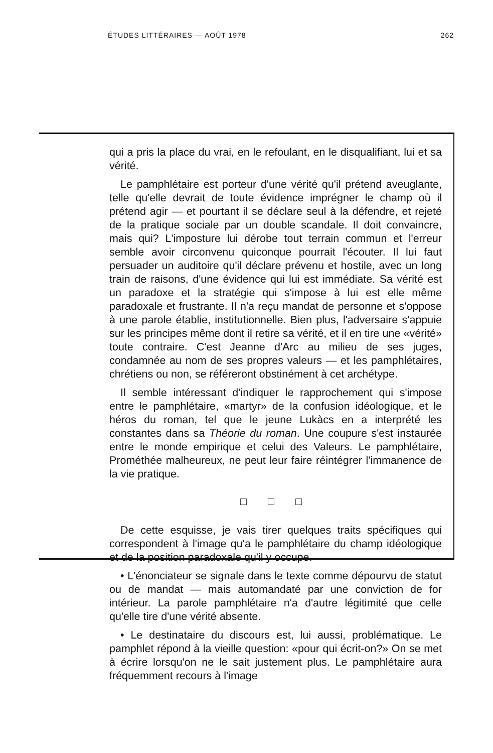ÉTUDES LITTÉRAIRES — AOÛT 1978 262
qui a pris la place du vrai, en le refoulant, en le disqualifiant, lui et sa vérité.
Le pamphlétaire est porteur d'une vérité qu'il prétend aveuglante, telle qu'elle devrait de toute évidence imprégner le champ où il prétend agir — et pourtant il se déclare seul à la défendre, et rejeté de la pratique sociale par un double scandale. Il doit convaincre, mais qui? L'imposture lui dérobe tout terrain commun et l'erreur semble avoir circonvenu quiconque pourrait l'écouter. Il lui faut persuader un auditoire qu'il déclare prévenu et hostile, avec un long train de raisons, d'une évidence qui lui est immédiate. Sa vérité est un paradoxe et la stratégie qui s'impose à lui est elle même paradoxale et frustrante. Il n'a reçu mandat de personne et s'oppose à une parole établie, institutionnelle. Bien plus, l'adversaire s'appuie sur les principes même dont il retire sa vérité, et il en tire une «vérité» toute contraire. C'est Jeanne d'Arc au milieu de ses juges, condamnée au nom de ses propres valeurs — et les pamphlétaires, chrétiens ou non, se référeront obstinément à cet archétype.
Il semble intéressant d'indiquer le rapprochement qui s'impose entre le pamphlétaire, «martyr» de la confusion idéologique, et le héros du roman, tel que le jeune Lukàcs en a interprété les constantes dans sa Théorie du roman. Une coupure s'est instaurée entre le monde empirique et celui des Valeurs. Le pamphlétaire, Prométhée malheureux, ne peut leur faire réintégrer l'immanence de la vie pratique.
□ □ □
De cette esquisse, je vais tirer quelques traits spécifiques qui correspondent à l'image qu'a le pamphlétaire du champ idéologique et de la position paradoxale qu'il y occupe.
• L'énonciateur se signale dans le texte comme dépourvu de statut ou de mandat — mais automandaté par une conviction de for intérieur. La parole pamphlétaire n'a d'autre légitimité que celle qu'elle tire d'une vérité absente.
• Le destinataire du discours est, lui aussi, problématique. Le pamphlet répond à la vieille question: «pour qui écrit-on?» On se met à écrire lorsqu'on ne le sait justement plus. Le pamphlétaire aura fréquemment recours à l'image